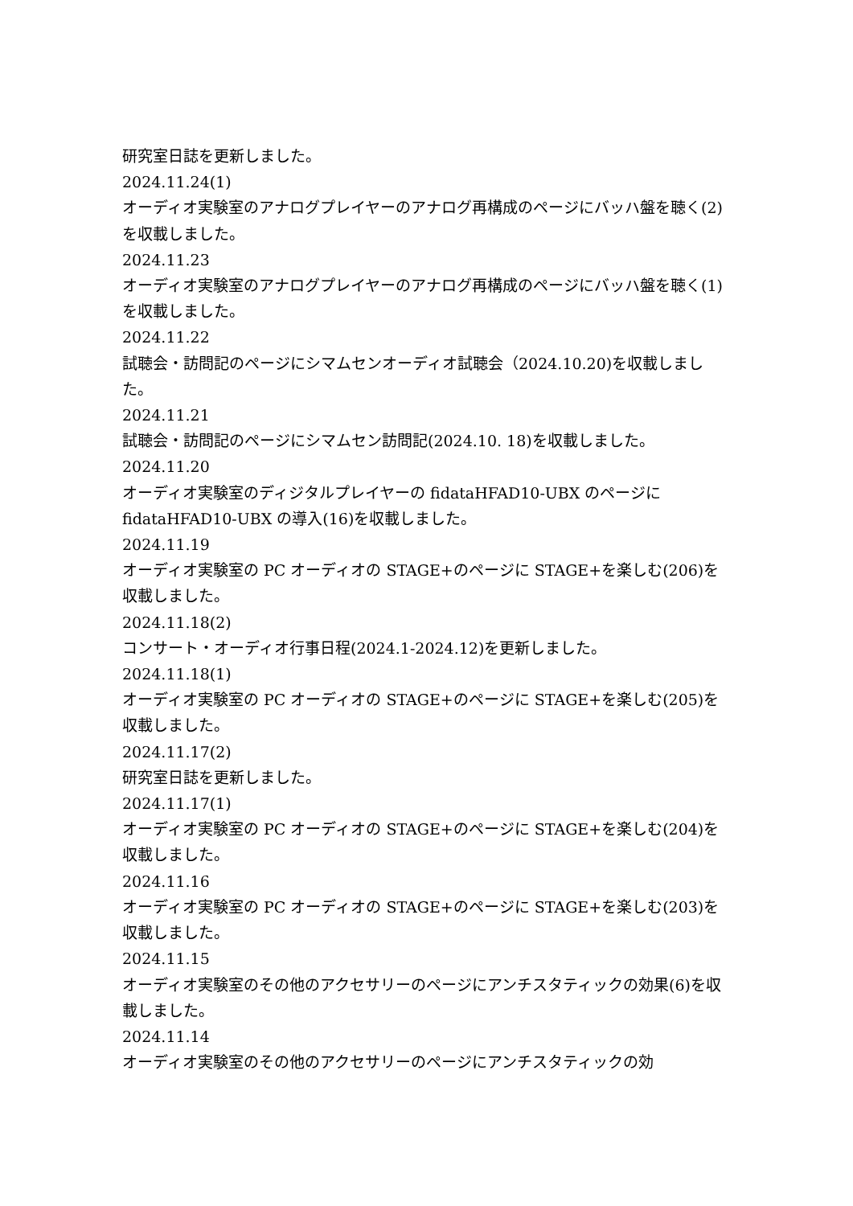研究室日誌を更新しました。
2024.11.24(1)
オーディオ実験室のアナログプレイヤーのアナログ再構成のページにバッハ盤を聴く(2)を収載しました。
2024.11.23
オーディオ実験室のアナログプレイヤーのアナログ再構成のページにバッハ盤を聴く(1)を収載しました。
2024.11.22
試聴会・訪問記のページにシマムセンオーディオ試聴会（2024.10.20)を収載しました。
2024.11.21
試聴会・訪問記のページにシマムセン訪問記(2024.10. 18)を収載しました。
2024.11.20
オーディオ実験室のディジタルプレイヤーの fidataHFAD10-UBX のページに fidataHFAD10-UBX の導入(16)を収載しました。
2024.11.19
オーディオ実験室の PC オーディオの STAGE+のページに STAGE+を楽しむ(206)を収載しました。
2024.11.18(2)
コンサート・オーディオ行事日程(2024.1-2024.12)を更新しました。
2024.11.18(1)
オーディオ実験室の PC オーディオの STAGE+のページに STAGE+を楽しむ(205)を収載しました。
2024.11.17(2)
研究室日誌を更新しました。
2024.11.17(1)
オーディオ実験室の PC オーディオの STAGE+のページに STAGE+を楽しむ(204)を収載しました。
2024.11.16
オーディオ実験室の PC オーディオの STAGE+のページに STAGE+を楽しむ(203)を収載しました。
2024.11.15
オーディオ実験室のその他のアクセサリーのページにアンチスタティックの効果(6)を収載しました。
2024.11.14
オーディオ実験室のその他のアクセサリーのページにアンチスタティックの効